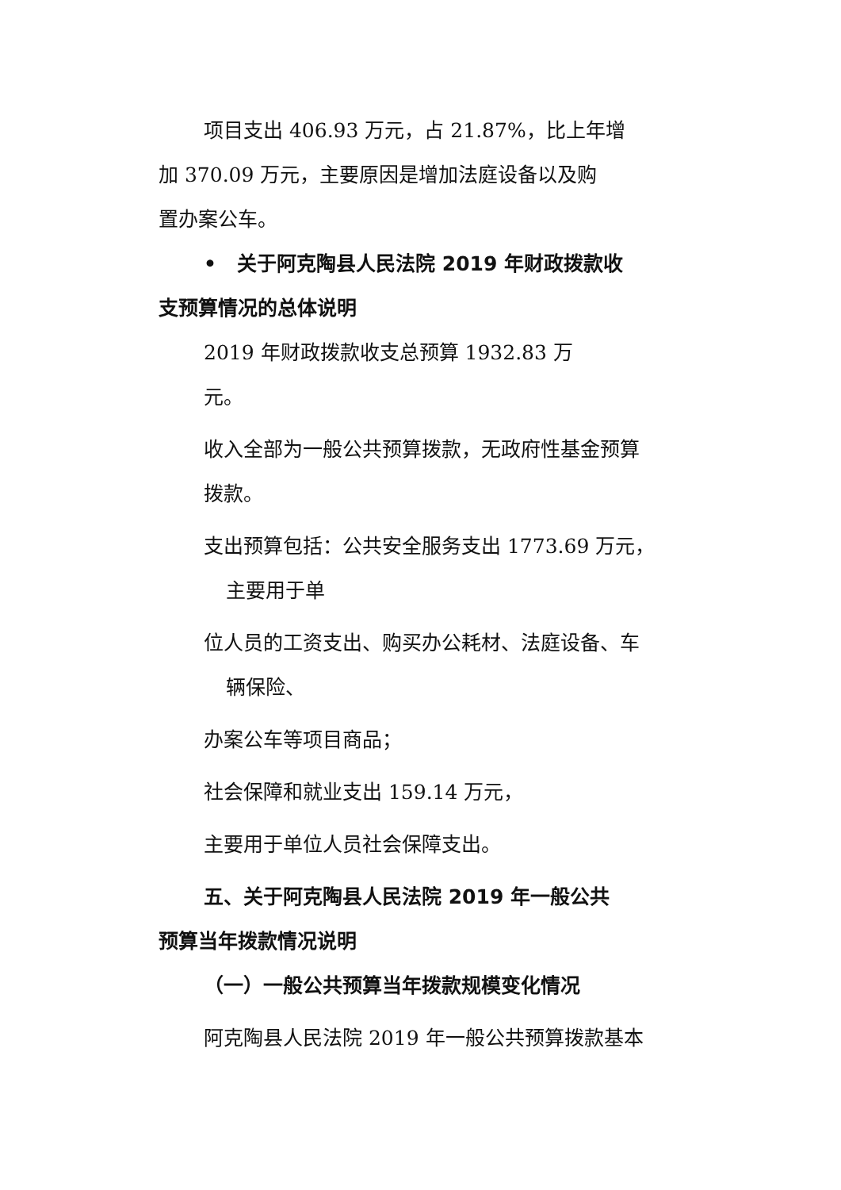项目支出 406.93 万元，占 21.87%，比上年增
加 370.09 万元，主要原因是增加法庭设备以及购
置办案公车。
• 关于阿克陶县人民法院 2019 年财政拨款收
支预算情况的总体说明
2019 年财政拨款收支总预算 1932.83 万
元。
收入全部为一般公共预算拨款，无政府性基金预算
拨款。
支出预算包括：公共安全服务支出 1773.69 万元，
主要用于单
位人员的工资支出、购买办公耗材、法庭设备、车
辆保险、
办案公车等项目商品；
社会保障和就业支出 159.14 万元，
主要用于单位人员社会保障支出。
五、关于阿克陶县人民法院 2019 年一般公共
预算当年拨款情况说明
（一）一般公共预算当年拨款规模变化情况
阿克陶县人民法院 2019 年一般公共预算拨款基本